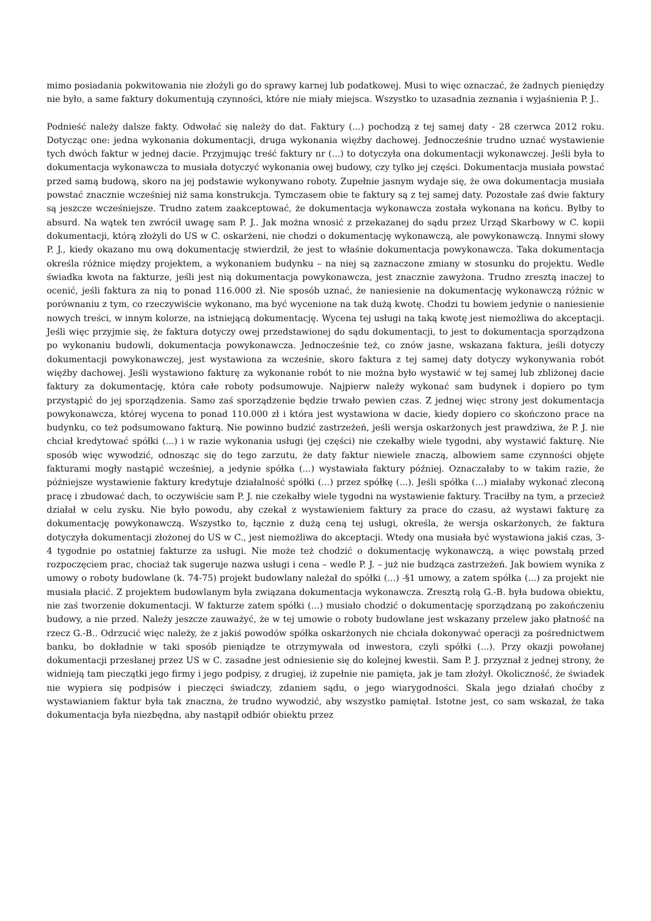mimo posiadania pokwitowania nie złożyli go do sprawy karnej lub podatkowej. Musi to więc oznaczać, że żadnych pieniędzy nie było, a same faktury dokumentują czynności, które nie miały miejsca. Wszystko to uzasadnia zeznania i wyjaśnienia P. J..
Podnieść należy dalsze fakty. Odwołać się należy do dat. Faktury (...) pochodzą z tej samej daty - 28 czerwca 2012 roku. Dotycząc one: jedna wykonania dokumentacji, druga wykonania więźby dachowej. Jednocześnie trudno uznać wystawienie tych dwóch faktur w jednej dacie. Przyjmując treść faktury nr (...) to dotyczyła ona dokumentacji wykonawczej. Jeśli była to dokumentacja wykonawcza to musiała dotyczyć wykonania owej budowy, czy tylko jej części. Dokumentacja musiała powstać przed samą budową, skoro na jej podstawie wykonywano roboty. Zupełnie jasnym wydaje się, że owa dokumentacja musiała powstać znacznie wcześniej niż sama konstrukcja. Tymczasem obie te faktury są z tej samej daty. Pozostałe zaś dwie faktury są jeszcze wcześniejsze. Trudno zatem zaakceptować, że dokumentacja wykonawcza została wykonana na końcu. Byłby to absurd. Na wątek ten zwrócił uwagę sam P. J.. Jak można wnosić z przekazanej do sądu przez Urząd Skarbowy w C. kopii dokumentacji, którą złożyli do US w C. oskarżeni, nie chodzi o dokumentację wykonawczą, ale powykonawczą. Innymi słowy P. J., kiedy okazano mu ową dokumentację stwierdził, że jest to właśnie dokumentacja powykonawcza. Taka dokumentacja określa różnice między projektem, a wykonaniem budynku – na niej są zaznaczone zmiany w stosunku do projektu. Wedle świadka kwota na fakturze, jeśli jest nią dokumentacja powykonawcza, jest znacznie zawyżona. Trudno zresztą inaczej to ocenić, jeśli faktura za nią to ponad 116.000 zł. Nie sposób uznać, że naniesienie na dokumentację wykonawczą różnic w porównaniu z tym, co rzeczywiście wykonano, ma być wycenione na tak dużą kwotę. Chodzi tu bowiem jedynie o naniesienie nowych treści, w innym kolorze, na istniejącą dokumentację. Wycena tej usługi na taką kwotę jest niemożliwa do akceptacji. Jeśli więc przyjmie się, że faktura dotyczy owej przedstawionej do sądu dokumentacji, to jest to dokumentacja sporządzona po wykonaniu budowli, dokumentacja powykonawcza. Jednocześnie też, co znów jasne, wskazana faktura, jeśli dotyczy dokumentacji powykonawczej, jest wystawiona za wcześnie, skoro faktura z tej samej daty dotyczy wykonywania robót więźby dachowej. Jeśli wystawiono fakturę za wykonanie robót to nie można było wystawić w tej samej lub zbliżonej dacie faktury za dokumentację, która całe roboty podsumowuje. Najpierw należy wykonać sam budynek i dopiero po tym przystąpić do jej sporządzenia. Samo zaś sporządzenie będzie trwało pewien czas. Z jednej więc strony jest dokumentacja powykonawcza, której wycena to ponad 110.000 zł i która jest wystawiona w dacie, kiedy dopiero co skończono prace na budynku, co też podsumowano fakturą. Nie powinno budzić zastrzeżeń, jeśli wersja oskarżonych jest prawdziwa, że P. J. nie chciał kredytować spółki (...) i w razie wykonania usługi (jej części) nie czekałby wiele tygodni, aby wystawić fakturę. Nie sposób więc wywodzić, odnosząc się do tego zarzutu, że daty faktur niewiele znaczą, albowiem same czynności objęte fakturami mogły nastąpić wcześniej, a jedynie spółka (...) wystawiała faktury później. Oznaczałaby to w takim razie, że późniejsze wystawienie faktury kredytuje działalność spółki (...) przez spółkę (...). Jeśli spółka (...) miałaby wykonać zleconą pracę i zbudować dach, to oczywiście sam P. J. nie czekałby wiele tygodni na wystawienie faktury. Traciłby na tym, a przecież działał w celu zysku. Nie było powodu, aby czekał z wystawieniem faktury za prace do czasu, aż wystawi fakturę za dokumentację powykonawczą. Wszystko to, łącznie z dużą ceną tej usługi, określa, że wersja oskarżonych, że faktura dotyczyła dokumentacji złożonej do US w C., jest niemożliwa do akceptacji. Wtedy ona musiała być wystawiona jakiś czas, 3-4 tygodnie po ostatniej fakturze za usługi. Nie może też chodzić o dokumentację wykonawczą, a więc powstałą przed rozpoczęciem prac, chociaż tak sugeruje nazwa usługi i cena – wedle P. J. – już nie budząca zastrzeżeń. Jak bowiem wynika z umowy o roboty budowlane (k. 74-75) projekt budowlany należał do spółki (...) -§1 umowy, a zatem spółka (...) za projekt nie musiała płacić. Z projektem budowlanym była związana dokumentacja wykonawcza. Zresztą rolą G.-B. była budowa obiektu, nie zaś tworzenie dokumentacji. W fakturze zatem spółki (...) musiało chodzić o dokumentację sporządzaną po zakończeniu budowy, a nie przed. Należy jeszcze zauważyć, że w tej umowie o roboty budowlane jest wskazany przelew jako płatność na rzecz G.-B.. Odrzucić więc należy, że z jakiś powodów spółka oskarżonych nie chciała dokonywać operacji za pośrednictwem banku, bo dokładnie w taki sposób pieniądze te otrzymywała od inwestora, czyli spółki (...). Przy okazji powołanej dokumentacji przesłanej przez US w C. zasadne jest odniesienie się do kolejnej kwestii. Sam P. J. przyznał z jednej strony, że widnieją tam pieczątki jego firmy i jego podpisy, z drugiej, iż zupełnie nie pamięta, jak je tam złożył. Okoliczność, że świadek nie wypiera się podpisów i pieczęci świadczy, zdaniem sądu, o jego wiarygodności. Skala jego działań choćby z wystawianiem faktur była tak znaczna, że trudno wywodzić, aby wszystko pamiętał. Istotne jest, co sam wskazał, że taka dokumentacja była niezbędna, aby nastąpił odbiór obiektu przez